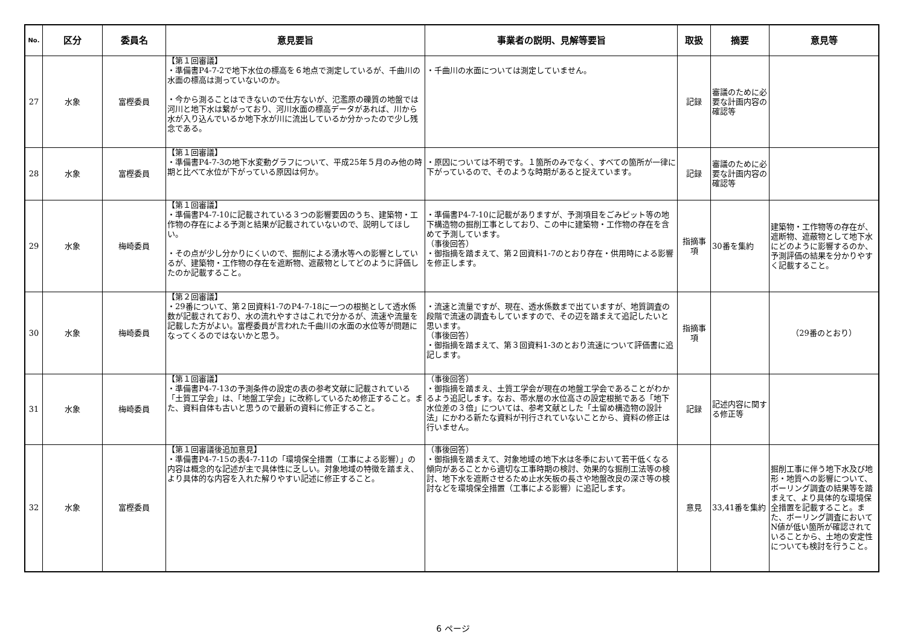| No. | 区分 | 委員名 | 意見要旨 | 事業者の説明、見解等要旨 | 取扱 | 摘要 | 意見等 |
| --- | --- | --- | --- | --- | --- | --- | --- |
| 27 | 水象 | 富樫委員 | 【第１回審議】 ・準備書P4-7-2で地下水位の標高を６地点で測定しているが、千曲川の水面の標高は測っていないのか。 ・今から測ることはできないので仕方ないが、氾濫原の礫質の地盤では河川と地下水は繋がっており、河川水面の標高データがあれば、川から水が入り込んでいるか地下水が川に流出しているか分かったので少し残念である。 | ・千曲川の水面については測定していません。 | 記録 | 審議のために必要な計画内容の確認等 | |
| 28 | 水象 | 富樫委員 | 【第１回審議】 ・準備書P4-7-3の地下水変動グラフについて、平成25年５月のみ他の時期と比べて水位が下がっている原因は何か。 | ・原因については不明です。１箇所のみでなく、すべての箇所が一律に下がっているので、そのような時期があると捉えています。 | 記録 | 審議のために必要な計画内容の確認等 | |
| 29 | 水象 | 梅崎委員 | 【第１回審議】 ・準備書P4-7-10に記載されている３つの影響要因のうち、建築物・工作物の存在による予測と結果が記載されていないので、説明してほしい。 ・その点が少し分かりにくいので、掘削による湧水等への影響としているが、建築物・工作物の存在を遮断物、遮蔽物としてどのように評価したのか記載すること。 | ・準備書P4-7-10に記載がありますが、予測項目をごみピット等の地下構造物の掘削工事としており、この中に建築物・工作物の存在を含めて予測しています。 （事後回答） ・御指摘を踏まえて、第２回資料1-7のとおり存在・供用時による影響を修正します。 | 指摘事項 | 30番を集約 | 建築物・工作物等の存在が、遮断物、遮蔽物として地下水にどのように影響するのか、予測評価の結果を分かりやすく記載すること。 |
| 30 | 水象 | 梅崎委員 | 【第２回審議】 ・29番について、第２回資料1-7のP4-7-18に一つの根拠として透水係数が記載されており、水の流れやすさはこれで分かるが、流速や流量を記載した方がよい。富樫委員が言われた千曲川の水面の水位等が問題になってくるのではないかと思う。 | ・流速と流量ですが、現在、透水係数まで出ていますが、地質調査の段階で流速の調査もしていますので、その辺を踏まえて追記したいと思います。 （事後回答） ・御指摘を踏まえて、第３回資料1-3のとおり流速について評価書に追記します。 | 指摘事項 | | （29番のとおり） |
| 31 | 水象 | 梅崎委員 | 【第１回審議】 ・準備書P4-7-13の予測条件の設定の表の参考文献に記載されている「土質工学会」は、「地盤工学会」に改称しているため修正すること。また、資料自体も古いと思うので最新の資料に修正すること。 | （事後回答） ・御指摘を踏まえ、土質工学会が現在の地盤工学会であることがわかるよう追記します。なお、帯水層の水位高さの設定根拠である「地下水位差の３倍」については、参考文献とした「土留め構造物の設計法」にかわる新たな資料が刊行されていないことから、資料の修正は行いません。 | 記録 | 記述内容に関する修正等 | |
| 32 | 水象 | 富樫委員 | 【第１回審議後追加意見】 ・準備書P4-7-15の表4-7-11の「環境保全措置（工事による影響）」の内容は概念的な記述が主で具体性に乏しい。対象地域の特徴を踏まえ、より具体的な内容を入れた解りやすい記述に修正すること。 | （事後回答） ・御指摘を踏まえて、対象地域の地下水は冬季において若干低くなる傾向があることから適切な工事時期の検討、効果的な掘削工法等の検討、地下水を遮断させるため止水矢板の長さや地盤改良の深さ等の検討などを環境保全措置（工事による影響）に追記します。 | 意見 | 33,41番を集約 | 掘削工事に伴う地下水及び地形・地質への影響について、ボーリング調査の結果等を踏まえて、より具体的な環境保全措置を記載すること。また、ボーリング調査においてN値が低い箇所が確認されていることから、土地の安定性についても検討を行うこと。 |
6 ページ